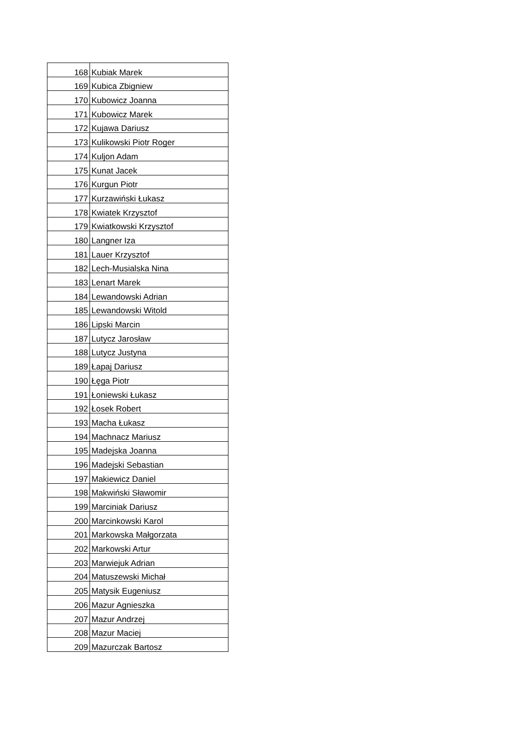| 168 | Kubiak Marek |
| 169 | Kubica Zbigniew |
| 170 | Kubowicz Joanna |
| 171 | Kubowicz Marek |
| 172 | Kujawa Dariusz |
| 173 | Kulikowski Piotr Roger |
| 174 | Kuljon Adam |
| 175 | Kunat Jacek |
| 176 | Kurgun Piotr |
| 177 | Kurzawiński Łukasz |
| 178 | Kwiatek Krzysztof |
| 179 | Kwiatkowski Krzysztof |
| 180 | Langner Iza |
| 181 | Lauer Krzysztof |
| 182 | Lech-Musialska Nina |
| 183 | Lenart Marek |
| 184 | Lewandowski Adrian |
| 185 | Lewandowski Witold |
| 186 | Lipski Marcin |
| 187 | Lutycz Jarosław |
| 188 | Lutycz Justyna |
| 189 | Łapaj Dariusz |
| 190 | Łęga Piotr |
| 191 | Łoniewski Łukasz |
| 192 | Łosek Robert |
| 193 | Macha Łukasz |
| 194 | Machnacz Mariusz |
| 195 | Madejska Joanna |
| 196 | Madejski Sebastian |
| 197 | Makiewicz Daniel |
| 198 | Makwiński Sławomir |
| 199 | Marciniak Dariusz |
| 200 | Marcinkowski Karol |
| 201 | Markowska Małgorzata |
| 202 | Markowski Artur |
| 203 | Marwiejuk Adrian |
| 204 | Matuszewski Michał |
| 205 | Matysik Eugeniusz |
| 206 | Mazur Agnieszka |
| 207 | Mazur Andrzej |
| 208 | Mazur Maciej |
| 209 | Mazurczak Bartosz |